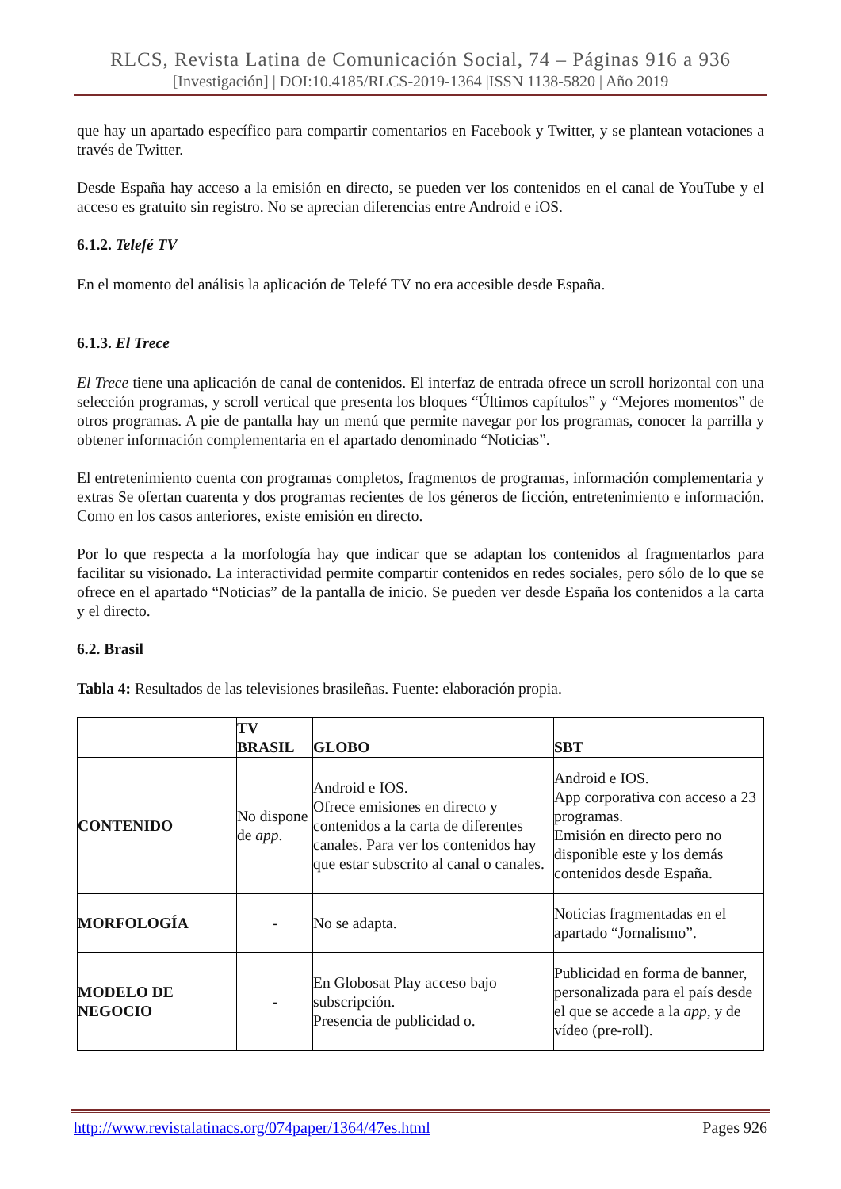RLCS, Revista Latina de Comunicación Social, 74 – Páginas 916 a 936
[Investigación] | DOI:10.4185/RLCS-2019-1364 |ISSN 1138-5820 | Año 2019
que hay un apartado específico para compartir comentarios en Facebook y Twitter, y se plantean votaciones a través de Twitter.
Desde España hay acceso a la emisión en directo, se pueden ver los contenidos en el canal de YouTube y el acceso es gratuito sin registro. No se aprecian diferencias entre Android e iOS.
6.1.2. Telefé TV
En el momento del análisis la aplicación de Telefé TV no era accesible desde España.
6.1.3. El Trece
El Trece tiene una aplicación de canal de contenidos. El interfaz de entrada ofrece un scroll horizontal con una selección programas, y scroll vertical que presenta los bloques “Últimos capítulos” y “Mejores momentos” de otros programas. A pie de pantalla hay un menú que permite navegar por los programas, conocer la parrilla y obtener información complementaria en el apartado denominado “Noticias”.
El entretenimiento cuenta con programas completos, fragmentos de programas, información complementaria y extras Se ofertan cuarenta y dos programas recientes de los géneros de ficción, entretenimiento e información. Como en los casos anteriores, existe emisión en directo.
Por lo que respecta a la morfología hay que indicar que se adaptan los contenidos al fragmentarlos para facilitar su visionado. La interactividad permite compartir contenidos en redes sociales, pero sólo de lo que se ofrece en el apartado “Noticias” de la pantalla de inicio. Se pueden ver desde España los contenidos a la carta y el directo.
6.2. Brasil
Tabla 4: Resultados de las televisiones brasileñas. Fuente: elaboración propia.
| | TV BRASIL | GLOBO | SBT |
| --- | --- | --- | --- |
| CONTENIDO | No dispone de app . | Android e IOS. Ofrece emisiones en directo y contenidos a la carta de diferentes canales. Para ver los contenidos hay que estar subscrito al canal o canales. | Android e IOS. App corporativa con acceso a 23 programas. Emisión en directo pero no disponible este y los demás contenidos desde España. |
| MORFOLOGÍA | - | No se adapta. | Noticias fragmentadas en el apartado “Jornalismo”. |
| MODELO DE NEGOCIO | - | En Globosat Play acceso bajo subscripción. Presencia de publicidad o. | Publicidad en forma de banner, personalizada para el país desde el que se accede a la app , y de vídeo (pre-roll). |
http://www.revistalatinacs.org/074paper/1364/47es.html Pages 926